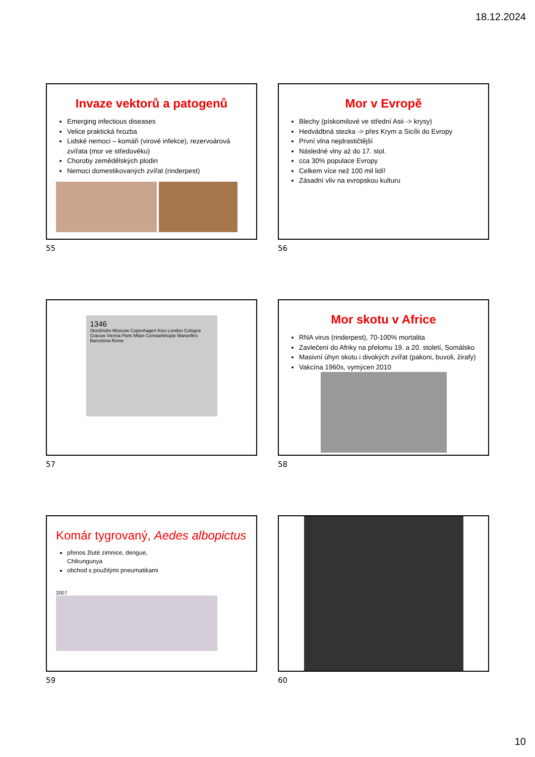18.12.2024
Invaze vektorů a patogenů
Emerging infectious diseases
Velice praktická hrozba
Lidské nemoci – komáři (virové infekce), rezervoárová zvířata (mor ve středověku)
Choroby zemědělských plodin
Nemoci domestikovaných zvířat (rinderpest)
55
Mor v Evropě
Blechy (pískomilové ve střední Asii -> krysy)
Hedvádbná stezka -> přes Krym a Sicílii do Evropy
První vlna nejdrastičtější
Následné vlny až do 17. stol.
cca 30% populace Evropy
Celkem více než 100 mil lidí!
Zásadní vliv na evropskou kulturu
56
1346
Stockholm Moscow Copenhagen Kiev London Cologne Cracow Vienna Paris Milan Constantinople Marseilles Barcelona Rome
57
Mor skotu v Africe
RNA virus (rinderpest), 70-100% mortalita
Zavlečení do Afriky na přelomu 19. a 20. století, Somálsko
Masivní úhyn skotu i divokých zvířat (pakoni, buvoli, žirafy)
Vakcína 1960s, vymýcen 2010
58
Komár tygrovaný, Aedes albopictus
přenos žluté zimnice, dengue, Chikungunya
obchod s použitými pneumatikami
2007
59
60
10